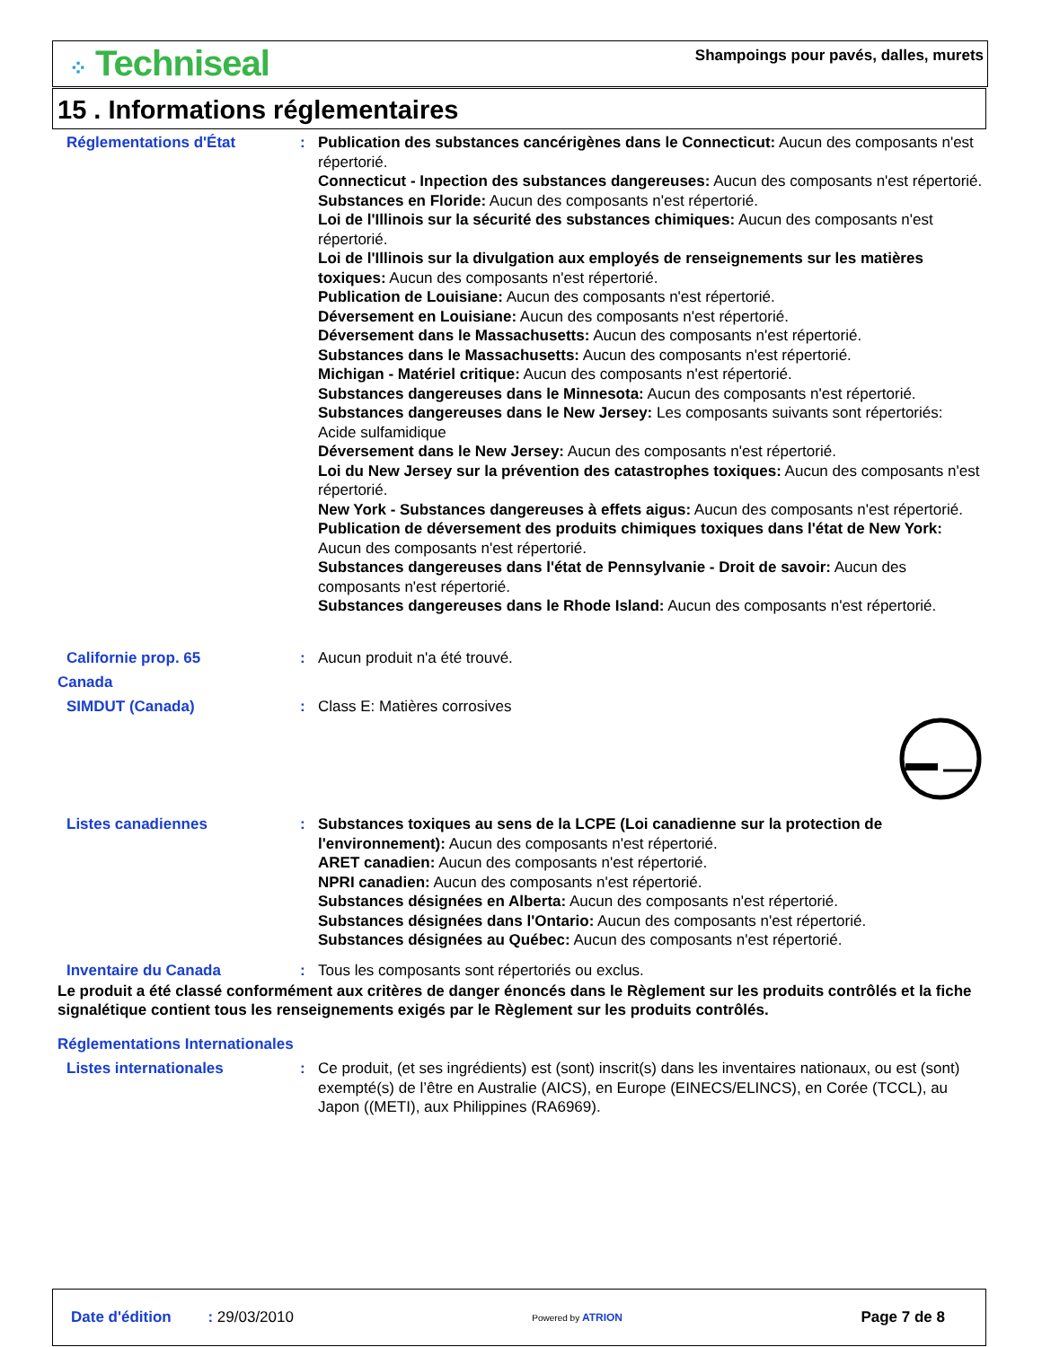⁘ Techniseal
Shampoings pour pavés, dalles, murets
15 . Informations réglementaires
Réglementations d'État : Publication des substances cancérigènes dans le Connecticut: Aucun des composants n'est répertorié.
Connecticut - Inpection des substances dangereuses: Aucun des composants n'est répertorié.
Substances en Floride: Aucun des composants n'est répertorié.
Loi de l'Illinois sur la sécurité des substances chimiques: Aucun des composants n'est répertorié.
Loi de l'Illinois sur la divulgation aux employés de renseignements sur les matières toxiques: Aucun des composants n'est répertorié.
Publication de Louisiane: Aucun des composants n'est répertorié.
Déversement en Louisiane: Aucun des composants n'est répertorié.
Déversement dans le Massachusetts: Aucun des composants n'est répertorié.
Substances dans le Massachusetts: Aucun des composants n'est répertorié.
Michigan - Matériel critique: Aucun des composants n'est répertorié.
Substances dangereuses dans le Minnesota: Aucun des composants n'est répertorié.
Substances dangereuses dans le New Jersey: Les composants suivants sont répertoriés: Acide sulfamidique
Déversement dans le New Jersey: Aucun des composants n'est répertorié.
Loi du New Jersey sur la prévention des catastrophes toxiques: Aucun des composants n'est répertorié.
New York - Substances dangereuses à effets aigus: Aucun des composants n'est répertorié.
Publication de déversement des produits chimiques toxiques dans l'état de New York: Aucun des composants n'est répertorié.
Substances dangereuses dans l'état de Pennsylvanie - Droit de savoir: Aucun des composants n'est répertorié.
Substances dangereuses dans le Rhode Island: Aucun des composants n'est répertorié.
Californie prop. 65 : Aucun produit n'a été trouvé.
Canada
SIMDUT (Canada) : Class E: Matières corrosives
Listes canadiennes : Substances toxiques au sens de la LCPE (Loi canadienne sur la protection de l'environnement): Aucun des composants n'est répertorié.
ARET canadien: Aucun des composants n'est répertorié.
NPRI canadien: Aucun des composants n'est répertorié.
Substances désignées en Alberta: Aucun des composants n'est répertorié.
Substances désignées dans l'Ontario: Aucun des composants n'est répertorié.
Substances désignées au Québec: Aucun des composants n'est répertorié.
Inventaire du Canada : Tous les composants sont répertoriés ou exclus.
Le produit a été classé conformément aux critères de danger énoncés dans le Règlement sur les produits contrôlés et la fiche signalétique contient tous les renseignements exigés par le Règlement sur les produits contrôlés.
Réglementations Internationales
Listes internationales : Ce produit, (et ses ingrédients) est (sont) inscrit(s) dans les inventaires nationaux, ou est (sont) exempté(s) de l’être en Australie (AICS), en Europe (EINECS/ELINCS), en Corée (TCCL), au Japon ((METI), aux Philippines (RA6969).
Date d'édition : 29/03/2010
Powered by ATRION
Page 7 de 8